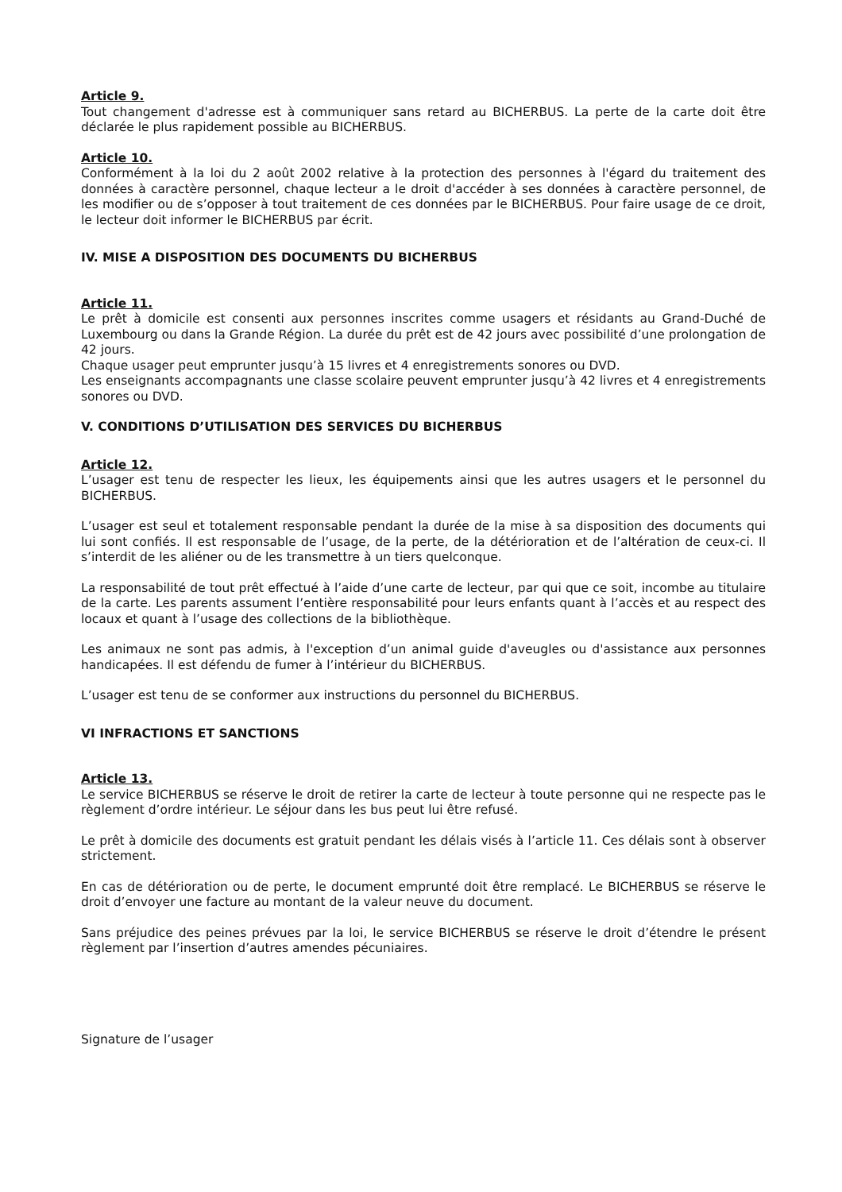Article 9.
Tout changement d'adresse est à communiquer sans retard au BICHERBUS. La perte de la carte doit être déclarée le plus rapidement possible au BICHERBUS.
Article 10.
Conformément à la loi du 2 août 2002 relative à la protection des personnes à l'égard du traitement des données à caractère personnel, chaque lecteur a le droit d'accéder à ses données à caractère personnel, de les modifier ou de s’opposer à tout traitement de ces données par le BICHERBUS. Pour faire usage de ce droit, le lecteur doit informer le BICHERBUS par écrit.
IV. MISE A DISPOSITION DES DOCUMENTS DU BICHERBUS
Article 11.
Le prêt à domicile est consenti aux personnes inscrites comme usagers et résidants au Grand-Duché de Luxembourg ou dans la Grande Région. La durée du prêt est de 42 jours avec possibilité d’une prolongation de 42 jours.
Chaque usager peut emprunter jusqu’à 15 livres et 4 enregistrements sonores ou DVD.
Les enseignants accompagnants une classe scolaire peuvent emprunter jusqu’à 42 livres et 4 enregistrements sonores ou DVD.
V. CONDITIONS D’UTILISATION DES SERVICES DU BICHERBUS
Article 12.
L’usager est tenu de respecter les lieux, les équipements ainsi que les autres usagers et le personnel du BICHERBUS.
L’usager est seul et totalement responsable pendant la durée de la mise à sa disposition des documents qui lui sont confiés. Il est responsable de l’usage, de la perte, de la détérioration et de l’altération de ceux-ci. Il s’interdit de les aliéner ou de les transmettre à un tiers quelconque.
La responsabilité de tout prêt effectué à l’aide d’une carte de lecteur, par qui que ce soit, incombe au titulaire de la carte. Les parents assument l’entière responsabilité pour leurs enfants quant à l’accès et au respect des locaux et quant à l’usage des collections de la bibliothèque.
Les animaux ne sont pas admis, à l'exception d’un animal guide d'aveugles ou d'assistance aux personnes handicapées. Il est défendu de fumer à l’intérieur du BICHERBUS.
L’usager est tenu de se conformer aux instructions du personnel du BICHERBUS.
VI INFRACTIONS ET SANCTIONS
Article 13.
Le service BICHERBUS se réserve le droit de retirer la carte de lecteur à toute personne qui ne respecte pas le règlement d’ordre intérieur. Le séjour dans les bus peut lui être refusé.
Le prêt à domicile des documents est gratuit pendant les délais visés à l’article 11. Ces délais sont à observer strictement.
En cas de détérioration ou de perte, le document emprunté doit être remplacé. Le BICHERBUS se réserve le droit d’envoyer une facture au montant de la valeur neuve du document.
Sans préjudice des peines prévues par la loi, le service BICHERBUS se réserve le droit d’étendre le présent règlement par l’insertion d’autres amendes pécuniaires.
Signature de l’usager